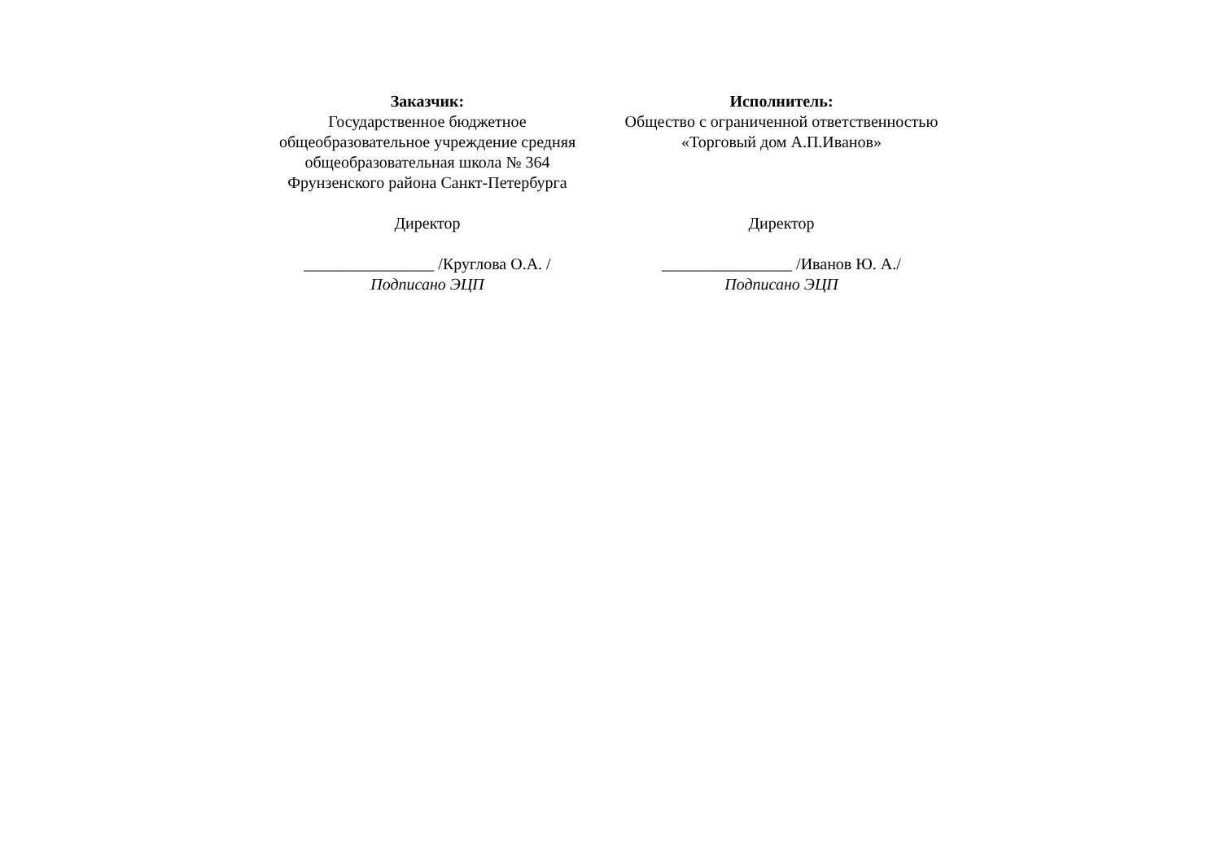Заказчик:
Государственное бюджетное
общеобразовательное учреждение средняя
общеобразовательная школа № 364
Фрунзенского района Санкт-Петербурга
Директор
________________ /Круглова О.А. /
Подписано ЭЦП
Исполнитель:
Общество с ограниченной ответственностью
«Торговый дом А.П.Иванов»
Директор
________________ /Иванов Ю. А./
Подписано ЭЦП